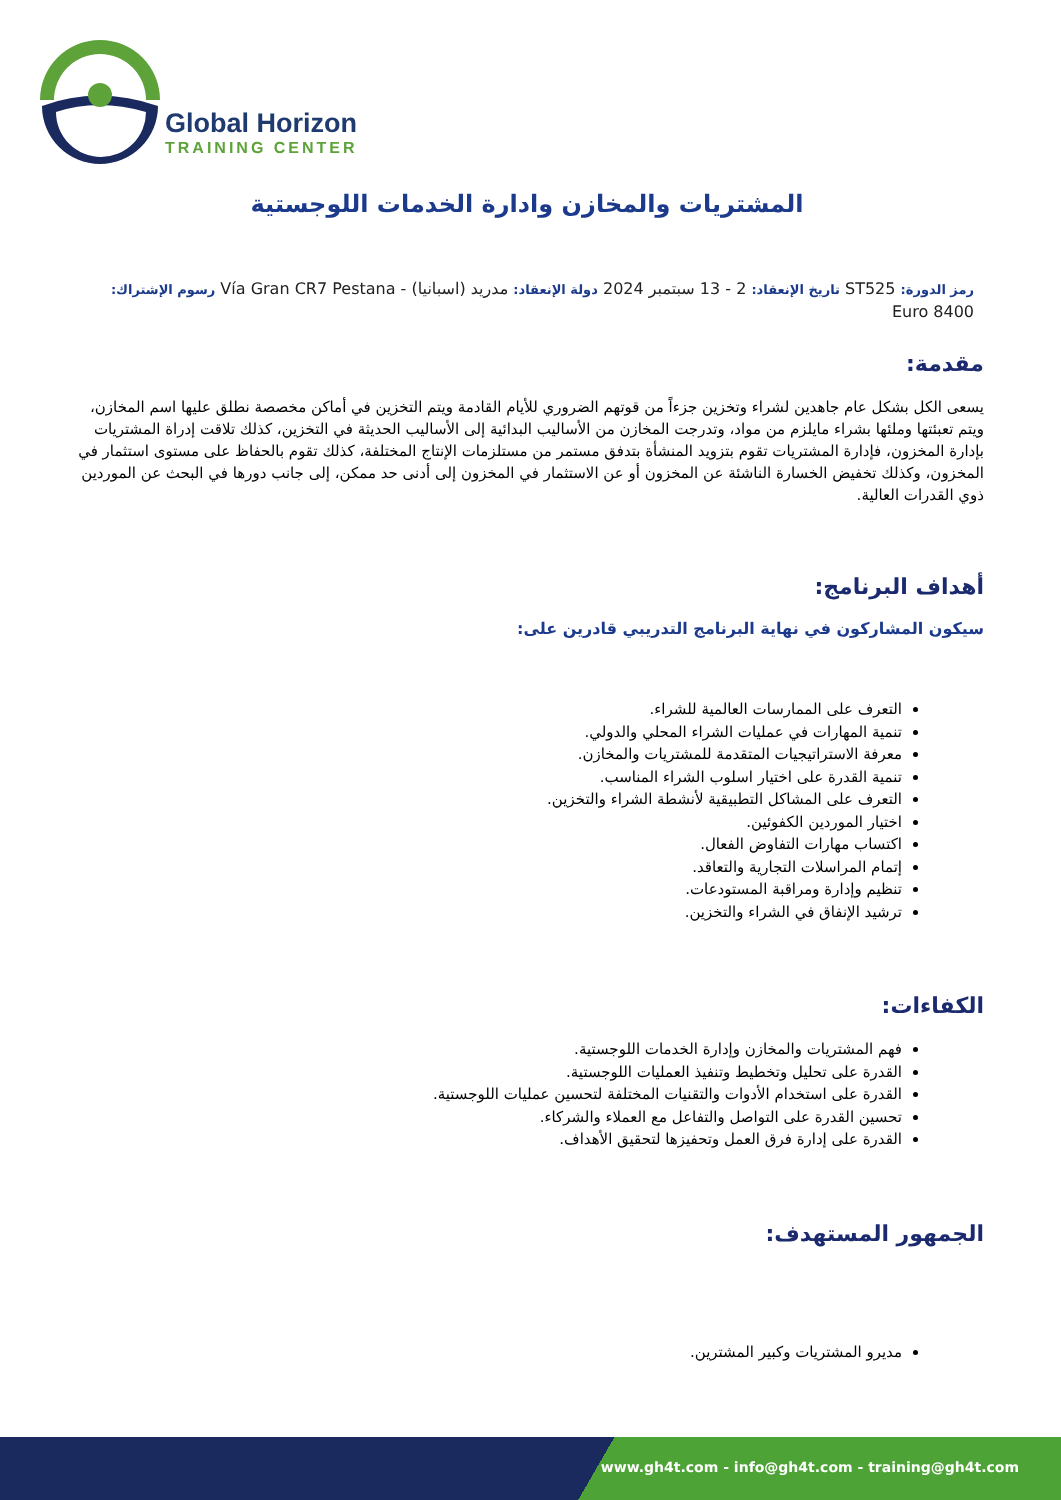Global Horizon
TRAINING CENTER
المشتريات والمخازن وادارة الخدمات اللوجستية
رمز الدورة: ST525 تاريخ الإنعقاد: 2 - 13 سبتمبر 2024 دولة الإنعقاد: مدريد (اسبانيا) - Vía Gran CR7 Pestana رسوم الإشتراك: 8400 Euro
مقدمة:
يسعى الكل بشكل عام جاهدين لشراء وتخزين جزءاً من قوتهم الضروري للأيام القادمة ويتم التخزين في أماكن مخصصة نطلق عليها اسم المخازن، ويتم تعبئتها وملئها بشراء مايلزم من مواد، وتدرجت المخازن من الأساليب البدائية إلى الأساليب الحديثة في التخزين، كذلك تلاقت إدراة المشتريات بإدارة المخزون، فإدارة المشتريات تقوم بتزويد المنشأة بتدفق مستمر من مستلزمات الإنتاج المختلفة، كذلك تقوم بالحفاظ على مستوى استثمار في المخزون، وكذلك تخفيض الخسارة الناشئة عن المخزون أو عن الاستثمار في المخزون إلى أدنى حد ممكن، إلى جانب دورها في البحث عن الموردين ذوي القدرات العالية.
أهداف البرنامج:
سيكون المشاركون في نهاية البرنامج التدريبي قادرين على:
التعرف على الممارسات العالمية للشراء.
تنمية المهارات في عمليات الشراء المحلي والدولي.
معرفة الاستراتيجيات المتقدمة للمشتريات والمخازن.
تنمية القدرة على اختيار اسلوب الشراء المناسب.
التعرف على المشاكل التطبيقية لأنشطة الشراء والتخزين.
اختيار الموردين الكفوئين.
اكتساب مهارات التفاوض الفعال.
إتمام المراسلات التجارية والتعاقد.
تنظيم وإدارة ومراقبة المستودعات.
ترشيد الإنفاق في الشراء والتخزين.
الكفاءات:
فهم المشتريات والمخازن وإدارة الخدمات اللوجستية.
القدرة على تحليل وتخطيط وتنفيذ العمليات اللوجستية.
القدرة على استخدام الأدوات والتقنيات المختلفة لتحسين عمليات اللوجستية.
تحسين القدرة على التواصل والتفاعل مع العملاء والشركاء.
القدرة على إدارة فرق العمل وتحفيزها لتحقيق الأهداف.
الجمهور المستهدف:
مديرو المشتريات وكبير المشترين.
www.gh4t.com - info@gh4t.com - training@gh4t.com